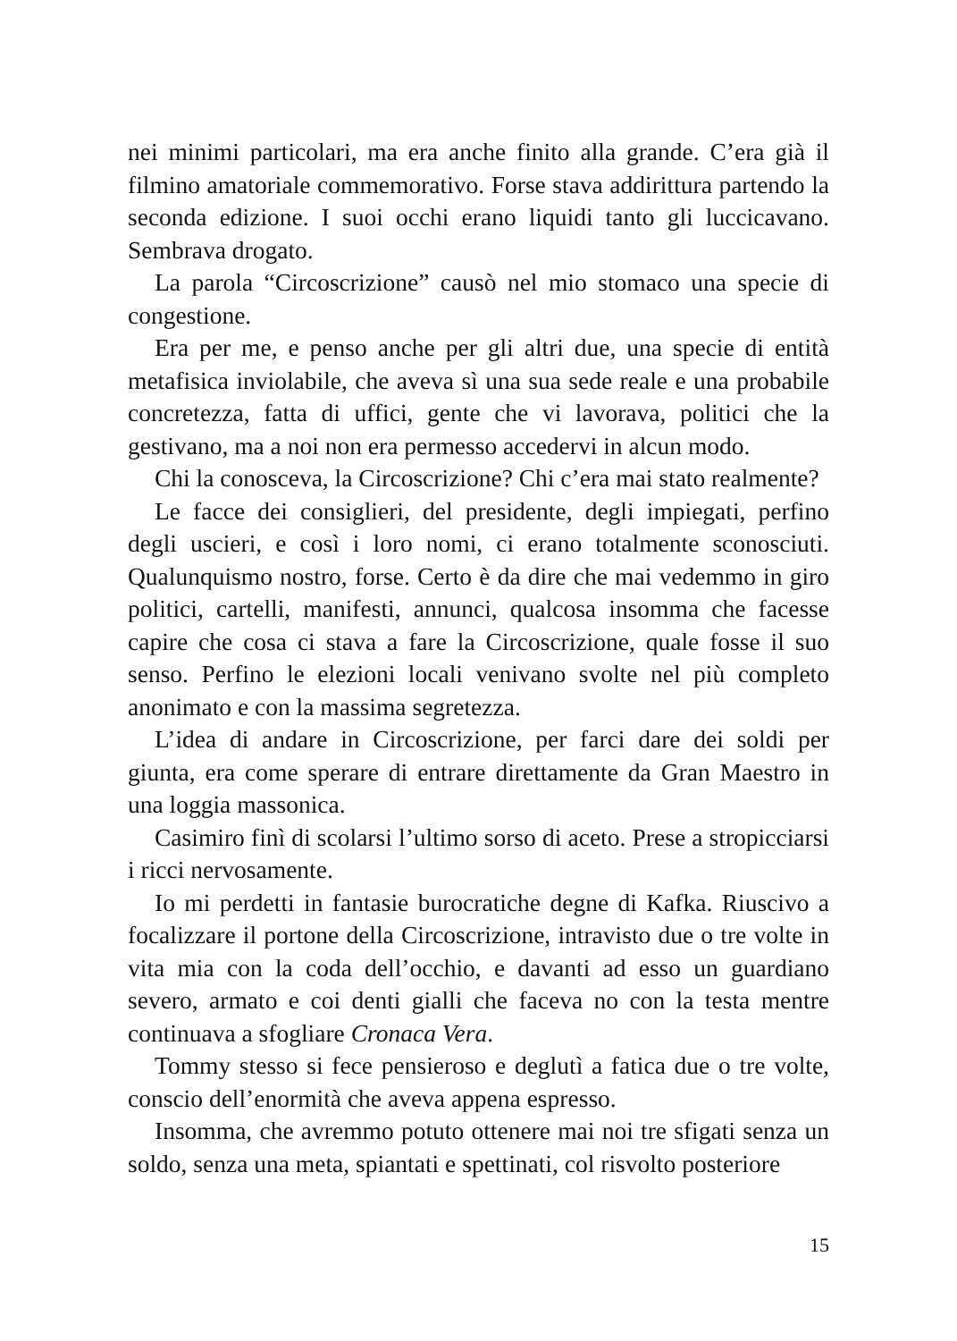nei minimi particolari, ma era anche finito alla grande. C’era già il filmino amatoriale commemorativo. Forse stava addirittura partendo la seconda edizione. I suoi occhi erano liquidi tanto gli luccicavano. Sembrava drogato.
La parola “Circoscrizione” causò nel mio stomaco una specie di congestione.
Era per me, e penso anche per gli altri due, una specie di entità metafisica inviolabile, che aveva sì una sua sede reale e una probabile concretezza, fatta di uffici, gente che vi lavorava, politici che la gestivano, ma a noi non era permesso accedervi in alcun modo.
Chi la conosceva, la Circoscrizione? Chi c’era mai stato realmente?
Le facce dei consiglieri, del presidente, degli impiegati, perfino degli uscieri, e così i loro nomi, ci erano totalmente sconosciuti. Qualunquismo nostro, forse. Certo è da dire che mai vedemmo in giro politici, cartelli, manifesti, annunci, qualcosa insomma che facesse capire che cosa ci stava a fare la Circoscrizione, quale fosse il suo senso. Perfino le elezioni locali venivano svolte nel più completo anonimato e con la massima segretezza.
L’idea di andare in Circoscrizione, per farci dare dei soldi per giunta, era come sperare di entrare direttamente da Gran Maestro in una loggia massonica.
Casimiro finì di scolarsi l’ultimo sorso di aceto. Prese a stropicciarsi i ricci nervosamente.
Io mi perdetti in fantasie burocratiche degne di Kafka. Riuscivo a focalizzare il portone della Circoscrizione, intravisto due o tre volte in vita mia con la coda dell’occhio, e davanti ad esso un guardiano severo, armato e coi denti gialli che faceva no con la testa mentre continuava a sfogliare Cronaca Vera.
Tommy stesso si fece pensieroso e deglutì a fatica due o tre volte, conscio dell’enormità che aveva appena espresso.
Insomma, che avremmo potuto ottenere mai noi tre sfigati senza un soldo, senza una meta, spiantati e spettinati, col risvolto posteriore
15